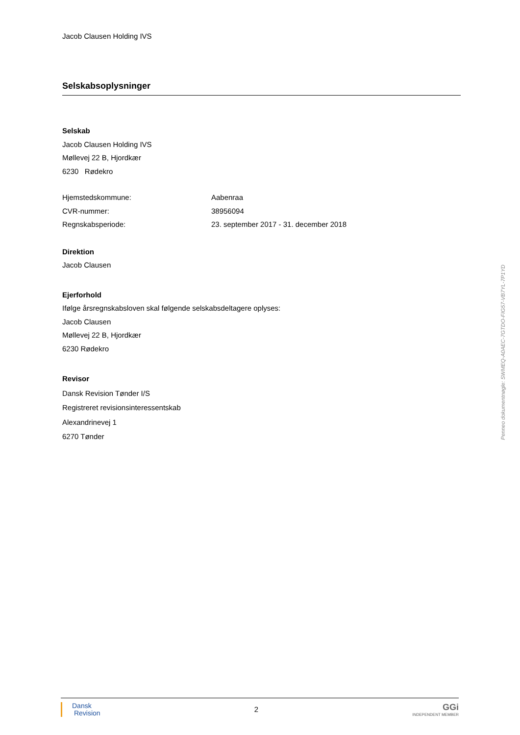Jacob Clausen Holding IVS
Selskabsoplysninger
Selskab
Jacob Clausen Holding IVS
Møllevej 22 B, Hjordkær
6230 Rødekro
| Hjemstedskommune: | Aabenraa |
| CVR-nummer: | 38956094 |
| Regnskabsperiode: | 23. september 2017 - 31. december 2018 |
Direktion
Jacob Clausen
Ejerforhold
Ifølge årsregnskabsloven skal følgende selskabsdeltagere oplyses:
Jacob Clausen
Møllevej 22 B, Hjordkær
6230 Rødekro
Revisor
Dansk Revision Tønder I/S
Registreret revisionsinteressentskab
Alexandrinevej 1
6270 Tønder
Dansk
Revision
2
GGi
INDEPENDENT MEMBER
Penneo dokumentnøgle: SWMEQ-A0AEC-7GTDO-FIG57-VB7YL-7P1YD